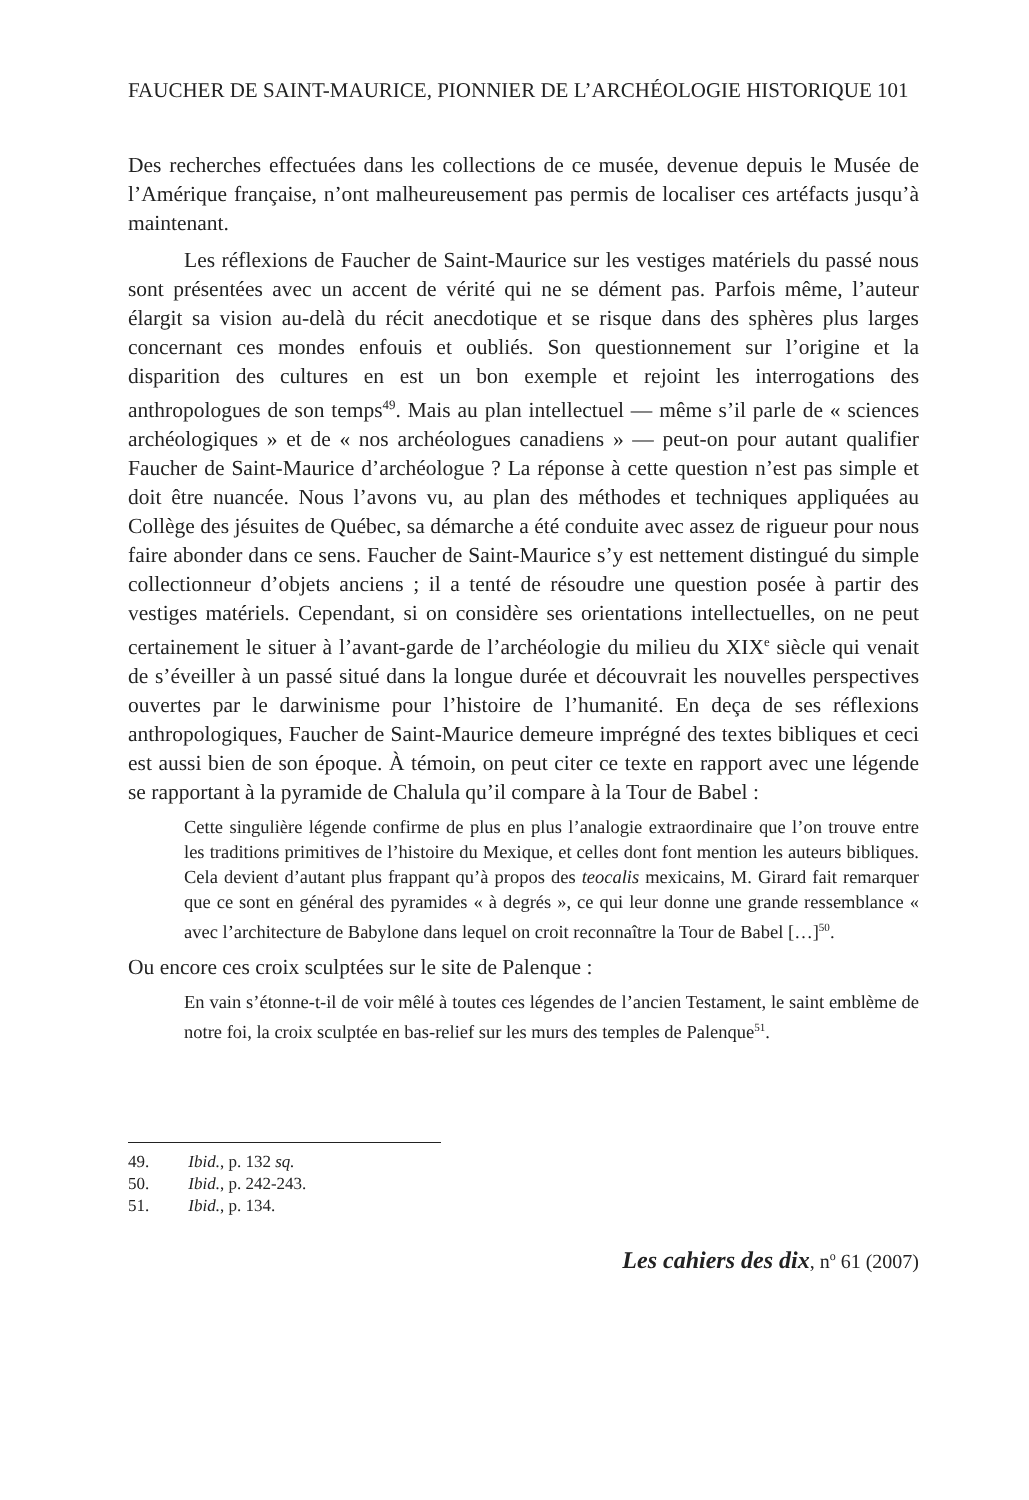FAUCHER DE SAINT-MAURICE, PIONNIER DE L’ARCHÉOLOGIE HISTORIQUE 101
Des recherches effectuées dans les collections de ce musée, devenue depuis le Musée de l’Amérique française, n’ont malheureusement pas permis de localiser ces artéfacts jusqu’à maintenant.
Les réflexions de Faucher de Saint-Maurice sur les vestiges matériels du passé nous sont présentées avec un accent de vérité qui ne se dément pas. Parfois même, l’auteur élargit sa vision au-delà du récit anecdotique et se risque dans des sphè­res plus larges concernant ces mondes enfouis et oubliés. Son questionnement sur l’origine et la disparition des cultures en est un bon exemple et rejoint les interrogations des anthropologues de son temps<sup>49</sup>. Mais au plan intellectuel — même s’il parle de « sciences archéologiques » et de « nos archéologues canadiens » — peut-on pour autant qualifier Faucher de Saint-Maurice d’archéologue ? La réponse à cette question n’est pas simple et doit être nuancée. Nous l’avons vu, au plan des méthodes et techniques appliquées au Collège des jésuites de Québec, sa démarche a été conduite avec assez de rigueur pour nous faire abonder dans ce sens. Faucher de Saint-Maurice s’y est nettement distingué du simple collection­neur d’objets anciens ; il a tenté de résoudre une question posée à partir des vestiges matériels. Cependant, si on considère ses orientations intellectuelles, on ne peut certainement le situer à l’avant-garde de l’archéologie du milieu du XIX<sup>e</sup> siècle qui venait de s’éveiller à un passé situé dans la longue durée et découvrait les nouvelles perspectives ouvertes par le darwinisme pour l’histoire de l’humanité. En deça de ses réflexions anthropologiques, Faucher de Saint-Maurice demeure imprégné des textes bibliques et ceci est aussi bien de son époque. À témoin, on peut citer ce texte en rapport avec une légende se rapportant à la pyramide de Chalula qu’il compare à la Tour de Babel :
Cette singulière légende confirme de plus en plus l’analogie extraordinaire que l’on trouve entre les traditions primitives de l’histoire du Mexique, et celles dont font mention les auteurs bibliques. Cela devient d’autant plus frappant qu’à propos des teocalis mexicains, M. Girard fait remarquer que ce sont en général des pyramides « à degrés », ce qui leur donne une grande ressemblance « avec l’architecture de Babylone dans lequel on croit reconnaître la Tour de Babel […]<sup>50</sup>.
Ou encore ces croix sculptées sur le site de Palenque :
En vain s’étonne-t-il de voir mêlé à toutes ces légendes de l’ancien Testament, le saint emblème de notre foi, la croix sculptée en bas-relief sur les murs des temples de Palenque<sup>51</sup>.
49. Ibid., p. 132 sq.
50. Ibid., p. 242-243.
51. Ibid., p. 134.
Les cahiers des dix, n<sup>o</sup> 61 (2007)